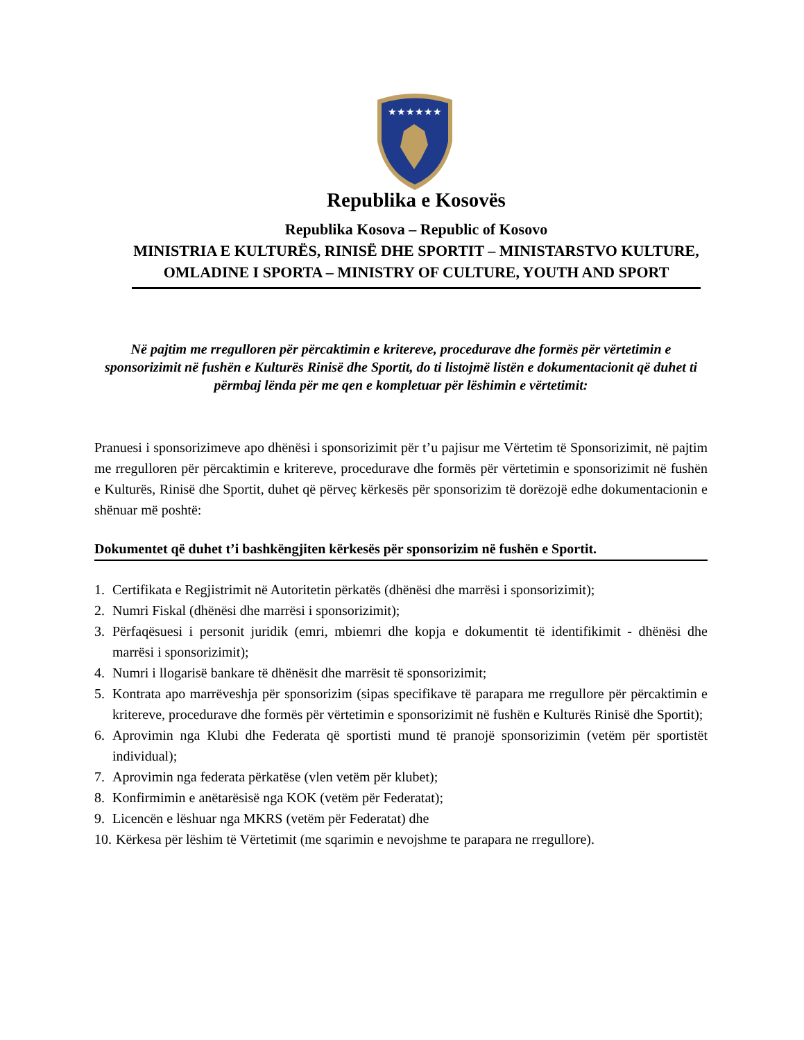★★★★★★
Republika e Kosovës
Republika Kosova – Republic of Kosovo
MINISTRIA E KULTURËS, RINISË DHE SPORTIT – MINISTARSTVO KULTURE, OMLADINE I SPORTA – MINISTRY OF CULTURE, YOUTH AND SPORT
Në pajtim me rregulloren për përcaktimin e kritereve, procedurave dhe formës për vërtetimin e sponsorizimit në fushën e Kulturës Rinisë dhe Sportit, do ti listojmë listën e dokumentacionit që duhet ti përmbaj lënda për me qen e kompletuar për lëshimin e vërtetimit:
Pranuesi i sponsorizimeve apo dhënësi i sponsorizimit për t’u pajisur me Vërtetim të Sponsorizimit, në pajtim me rregulloren për përcaktimin e kritereve, procedurave dhe formës për vërtetimin e sponsorizimit në fushën e Kulturës, Rinisë dhe Sportit, duhet që përveç kërkesës për sponsorizim të dorëzojë edhe dokumentacionin e shënuar më poshtë:
Dokumentet që duhet t’i bashkëngjiten kërkesës për sponsorizim në fushën e Sportit.
1. Certifikata e Regjistrimit në Autoritetin përkatës (dhënësi dhe marrësi i sponsorizimit);
2. Numri Fiskal (dhënësi dhe marrësi i sponsorizimit);
3. Përfaqësuesi i personit juridik (emri, mbiemri dhe kopja e dokumentit të identifikimit - dhënësi dhe marrësi i sponsorizimit);
4. Numri i llogarisë bankare të dhënësit dhe marrësit të sponsorizimit;
5. Kontrata apo marrëveshja për sponsorizim (sipas specifikave të parapara me rregullore për përcaktimin e kritereve, procedurave dhe formës për vërtetimin e sponsorizimit në fushën e Kulturës Rinisë dhe Sportit);
6. Aprovimin nga Klubi dhe Federata që sportisti mund të pranojë sponsorizimin (vetëm për sportistët individual);
7. Aprovimin nga federata përkatëse (vlen vetëm për klubet);
8. Konfirmimin e anëtarësisë nga KOK (vetëm për Federatat);
9. Licencën e lëshuar nga MKRS (vetëm për Federatat) dhe
10. Kërkesa për lëshim të Vërtetimit (me sqarimin e nevojshme te parapara ne rregullore).